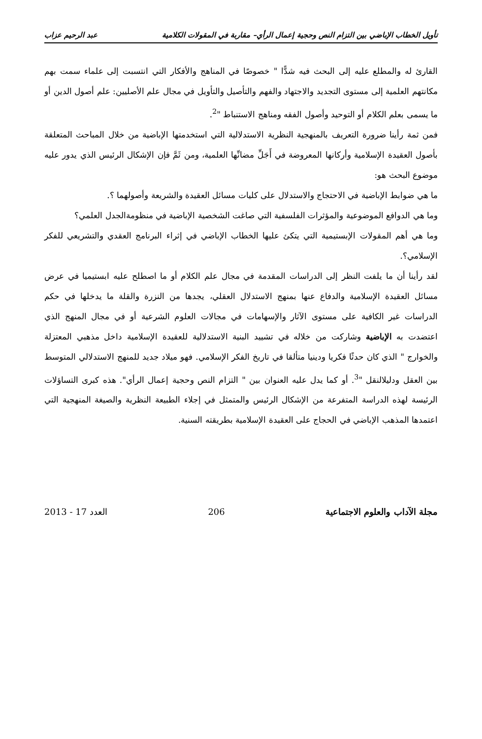تأويل الخطاب الإباضي بين التزام النص وحجية إعمال الرأي– مقاربة في المقولات الكلامية عبد الرحيم عزاب
القارئ له والمطلع عليه إلى البحث فيه شدًّا " خصوصًا في المناهج والأفكار التي انتسبت إلى علماء سمت بهم مكانتهم العلمية إلى مستوى التجديد والاجتهاد والفهم والتأصيل والتأويل في مجال علم الأصليين: علم أصول الدين أو ما يسمى بعلم الكلام أو التوحيد وأصول الفقه ومناهج الاستنباط "<sup>2</sup>.
فمن ثمة رأينا ضرورة التعريف بالمنهجية النظرية الاستدلالية التي استخدمتها الإباضية من خلال المباحث المتعلقة بأصول العقيدة الإسلامية وأركانها المعروضة في أَجَلِّ مضانِّها العلمية، ومن ثَمَّ فإن الإشكال الرئيس الذي يدور عليه موضوع البحث هو:
ما هي ضوابط الإباضية في الاحتجاج والاستدلال على كليات مسائل العقيدة والشريعة وأصولهما ؟.
وما هي الدوافع الموضوعية والمؤثرات الفلسفية التي صاغت الشخصية الإباضية في منظومةالجدل العلمي؟
وما هي أهم المقولات الإبستيمية التي يتكئ عليها الخطاب الإباضي في إثراء البرنامج العقدي والتشريعي للفكر الإسلامي؟.
لقد رأينا أن ما يلفت النظر إلى الدراسات المقدمة في مجال علم الكلام أو ما اصطلح عليه ابستيميا في عرض مسائل العقيدة الإسلامية والدفاع عنها بمنهج الاستدلال العقلي، يجدها من النزرة والقلة ما يدخلها في حكم الدراسات غير الكافية على مستوى الآثار والإسهامات في مجالات العلوم الشرعية أو في مجال المنهج الذي اعتضدت به الإباضية وشاركت من خلاله في تشييد البنية الاستدلالية للعقيدة الإسلامية داخل مذهبي المعتزلة والخوارج " الذي كان حدثًا فكريا ودينيا متألقا في تاريخ الفكر الإسلامي. فهو ميلاد جديد للمنهج الاستدلالي المتوسط بين العقل ودليلالنقل "<sup>3</sup>. أو كما يدل عليه العنوان بين " التزام النص وحجية إعمال الرأي". هذه كبرى التساؤلات الرئيسة لهذه الدراسة المتفرعة من الإشكال الرئيس والمتمثل في إجلاء الطبيعة النظرية والصيغة المنهجية التي اعتمدها المذهب الإباضي في الحجاج على العقيدة الإسلامية بطريقته السنية.
مجلة الآداب والعلوم الاجتماعية 206 العدد 17 - 2013